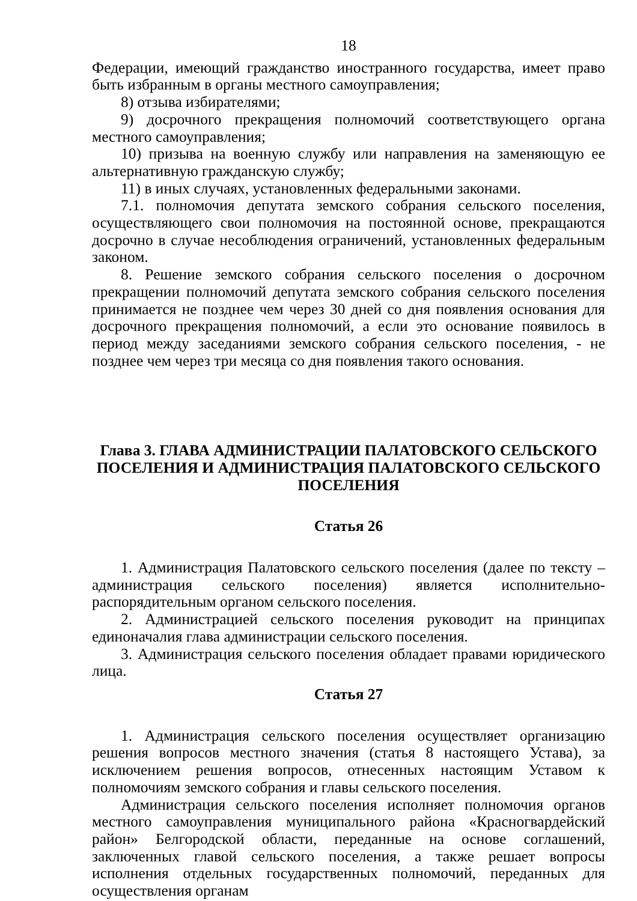18
Федерации, имеющий гражданство иностранного государства, имеет право быть избранным в органы местного самоуправления;
8) отзыва избирателями;
9) досрочного прекращения полномочий соответствующего органа местного самоуправления;
10) призыва на военную службу или направления на заменяющую ее альтернативную гражданскую службу;
11) в иных случаях, установленных федеральными законами.
7.1. полномочия депутата земского собрания сельского поселения, осуществляющего свои полномочия на постоянной основе, прекращаются досрочно в случае несоблюдения ограничений, установленных федеральным законом.
8. Решение земского собрания сельского поселения о досрочном прекращении полномочий депутата земского собрания сельского поселения принимается не позднее чем через 30 дней со дня появления основания для досрочного прекращения полномочий, а если это основание появилось в период между заседаниями земского собрания сельского поселения, - не позднее чем через три месяца со дня появления такого основания.
Глава 3. ГЛАВА АДМИНИСТРАЦИИ ПАЛАТОВСКОГО СЕЛЬСКОГО ПОСЕЛЕНИЯ И АДМИНИСТРАЦИЯ ПАЛАТОВСКОГО СЕЛЬСКОГО ПОСЕЛЕНИЯ
Статья 26
1. Администрация Палатовского сельского поселения (далее по тексту – администрация сельского поселения) является исполнительно-распорядительным органом сельского поселения.
2. Администрацией сельского поселения руководит на принципах единоначалия глава администрации сельского поселения.
3. Администрация сельского поселения обладает правами юридического лица.
Статья 27
1. Администрация сельского поселения осуществляет организацию решения вопросов местного значения (статья 8 настоящего Устава), за исключением решения вопросов, отнесенных настоящим Уставом к полномочиям земского собрания и главы сельского поселения.
Администрация сельского поселения исполняет полномочия органов местного самоуправления муниципального района «Красногвардейский район» Белгородской области, переданные на основе соглашений, заключенных главой сельского поселения, а также решает вопросы исполнения отдельных государственных полномочий, переданных для осуществления органам